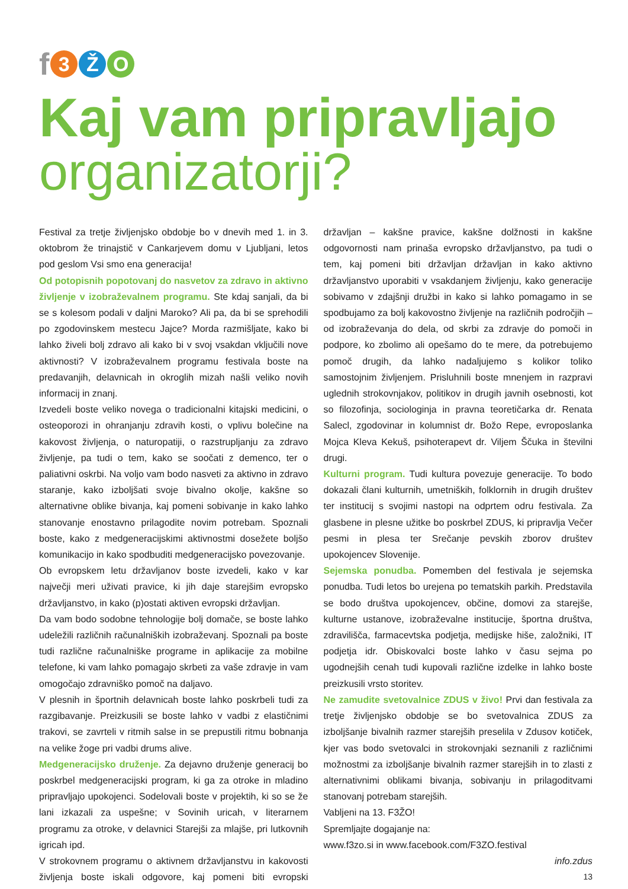f 3 Ž O
Kaj vam pripravljajo
organizatorji?
Festival za tretje življenjsko obdobje bo v dnevih med 1. in 3. oktobrom že trinajstič v Cankarjevem domu v Ljubljani, letos pod geslom Vsi smo ena generacija!
Od potopisnih popotovanj do nasvetov za zdravo in aktivno življenje v izobraževalnem programu. Ste kdaj sanjali, da bi se s kolesom podali v daljni Maroko? Ali pa, da bi se sprehodili po zgodovinskem mestecu Jajce? Morda razmišljate, kako bi lahko živeli bolj zdravo ali kako bi v svoj vsakdan vključili nove aktivnosti? V izobraževalnem programu festivala boste na predavanjih, delavnicah in okroglih mizah našli veliko novih informacij in znanj.
Izvedeli boste veliko novega o tradicionalni kitajski medicini, o osteoporozi in ohranjanju zdravih kosti, o vplivu bolečine na kakovost življenja, o naturopatiji, o razstrupljanju za zdravo življenje, pa tudi o tem, kako se soočati z demenco, ter o paliativni oskrbi. Na voljo vam bodo nasveti za aktivno in zdravo staranje, kako izboljšati svoje bivalno okolje, kakšne so alternativne oblike bivanja, kaj pomeni sobivanje in kako lahko stanovanje enostavno prilagodite novim potrebam. Spoznali boste, kako z medgeneracijskimi aktivnostmi dosežete boljšo komunikacijo in kako spodbuditi medgeneracijsko povezovanje.
Ob evropskem letu državljanov boste izvedeli, kako v kar največji meri uživati pravice, ki jih daje starejšim evropsko državljanstvo, in kako (p)ostati aktiven evropski državljan.
Da vam bodo sodobne tehnologije bolj domače, se boste lahko udeležili različnih računalniških izobraževanj. Spoznali pa boste tudi različne računalniške programe in aplikacije za mobilne telefone, ki vam lahko pomagajo skrbeti za vaše zdravje in vam omogočajo zdravniško pomoč na daljavo.
V plesnih in športnih delavnicah boste lahko poskrbeli tudi za razgibavanje. Preizkusili se boste lahko v vadbi z elastičnimi trakovi, se zavrteli v ritmih salse in se prepustili ritmu bobnanja na velike žoge pri vadbi drums alive.
Medgeneracijsko druženje. Za dejavno druženje generacij bo poskrbel medgeneracijski program, ki ga za otroke in mladino pripravljajo upokojenci. Sodelovali boste v projektih, ki so se že lani izkazali za uspešne; v Sovinih uricah, v literarnem programu za otroke, v delavnici Starejši za mlajše, pri lutkovnih igricah ipd.
V strokovnem programu o aktivnem državljanstvu in kakovosti življenja boste iskali odgovore, kaj pomeni biti evropski državljan – kakšne pravice, kakšne dolžnosti in kakšne odgovornosti nam prinaša evropsko državljanstvo, pa tudi o tem, kaj pomeni biti državljan državljan in kako aktivno državljanstvo uporabiti v vsakdanjem življenju, kako generacije sobivamo v zdajšnji družbi in kako si lahko pomagamo in se spodbujamo za bolj kakovostno življenje na različnih področjih – od izobraževanja do dela, od skrbi za zdravje do pomoči in podpore, ko zbolimo ali opešamo do te mere, da potrebujemo pomoč drugih, da lahko nadaljujemo s kolikor toliko samostojnim življenjem. Prisluhnili boste mnenjem in razpravi uglednih strokovnjakov, politikov in drugih javnih osebnosti, kot so filozofinja, sociologinja in pravna teoretičarka dr. Renata Salecl, zgodovinar in kolumnist dr. Božo Repe, evroposlanka Mojca Kleva Kekuš, psihoterapevt dr. Viljem Ščuka in številni drugi.
Kulturni program. Tudi kultura povezuje generacije. To bodo dokazali člani kulturnih, umetniških, folklornih in drugih društev ter institucij s svojimi nastopi na odprtem odru festivala. Za glasbene in plesne užitke bo poskrbel ZDUS, ki pripravlja Večer pesmi in plesa ter Srečanje pevskih zborov društev upokojencev Slovenije.
Sejemska ponudba. Pomemben del festivala je sejemska ponudba. Tudi letos bo urejena po tematskih parkih. Predstavila se bodo društva upokojencev, občine, domovi za starejše, kulturne ustanove, izobraževalne institucije, športna društva, zdravilišča, farmacevtska podjetja, medijske hiše, založniki, IT podjetja idr. Obiskovalci boste lahko v času sejma po ugodnejših cenah tudi kupovali različne izdelke in lahko boste preizkusili vrsto storitev.
Ne zamudite svetovalnice ZDUS v živo! Prvi dan festivala za tretje življenjsko obdobje se bo svetovalnica ZDUS za izboljšanje bivalnih razmer starejših preselila v Zdusov kotiček, kjer vas bodo svetovalci in strokovnjaki seznanili z različnimi možnostmi za izboljšanje bivalnih razmer starejših in to zlasti z alternativnimi oblikami bivanja, sobivanju in prilagoditvami stanovanj potrebam starejših.
Vabljeni na 13. F3ŽO!
Spremljajte dogajanje na:
www.f3zo.si in www.facebook.com/F3ZO.festival
info.zdus
13